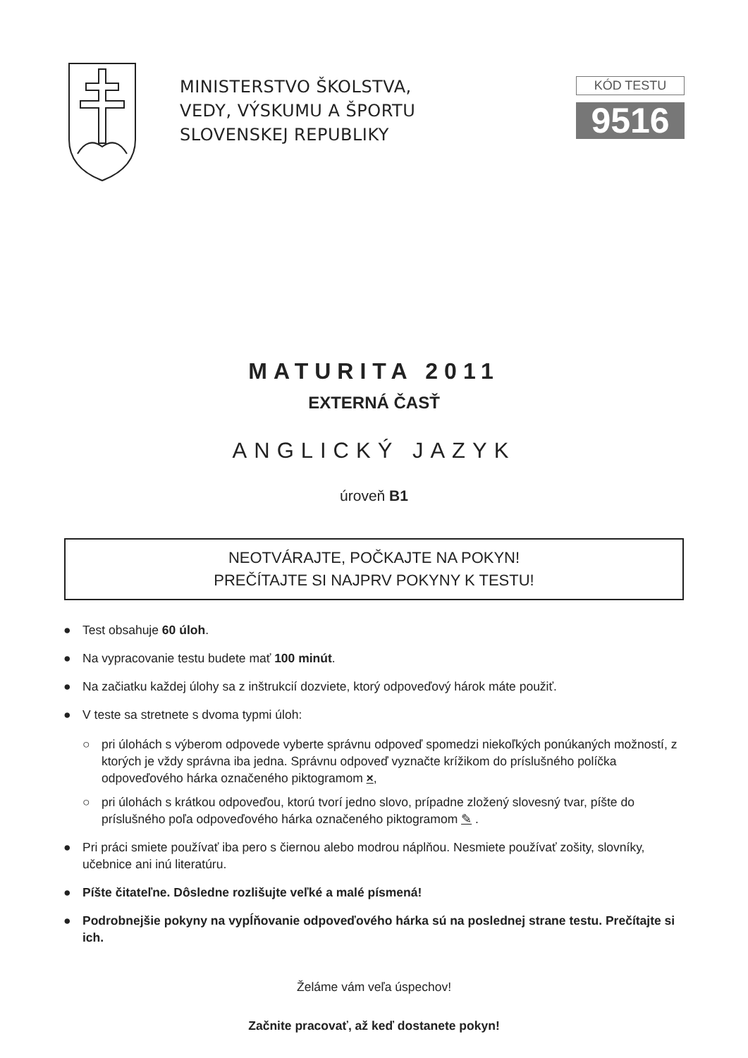MINISTERSTVO ŠKOLSTVA,
VEDY, VÝSKUMU A ŠPORTU
SLOVENSKEJ REPUBLIKY
KÓD TESTU
9516
MATURITA 2011
EXTERNÁ ČASŤ
ANGLICKÝ JAZYK
úroveň B1
NEOTVÁRAJTE, POČKAJTE NA POKYN!
PREČÍTAJTE SI NAJPRV POKYNY K TESTU!
● Test obsahuje 60 úloh.
● Na vypracovanie testu budete mať 100 minút.
● Na začiatku každej úlohy sa z inštrukcií dozviete, ktorý odpoveďový hárok máte použiť.
● V teste sa stretnete s dvoma typmi úloh:
○ pri úlohách s výberom odpovede vyberte správnu odpoveď spomedzi niekoľkých ponúkaných možností, z ktorých je vždy správna iba jedna. Správnu odpoveď vyznačte krížikom do príslušného políčka odpoveďového hárka označeného piktogramom ×,
○ pri úlohách s krátkou odpoveďou, ktorú tvorí jedno slovo, prípadne zložený slovesný tvar, píšte do príslušného poľa odpoveďového hárka označeného piktogramom ✎ .
● Pri práci smiete používať iba pero s čiernou alebo modrou náplňou. Nesmiete používať zošity, slovníky, učebnice ani inú literatúru.
● Píšte čitateľne. Dôsledne rozlišujte veľké a malé písmená!
● Podrobnejšie pokyny na vypĺňovanie odpoveďového hárka sú na poslednej strane testu. Prečítajte si ich.
Želáme vám veľa úspechov!
Začnite pracovať, až keď dostanete pokyn!